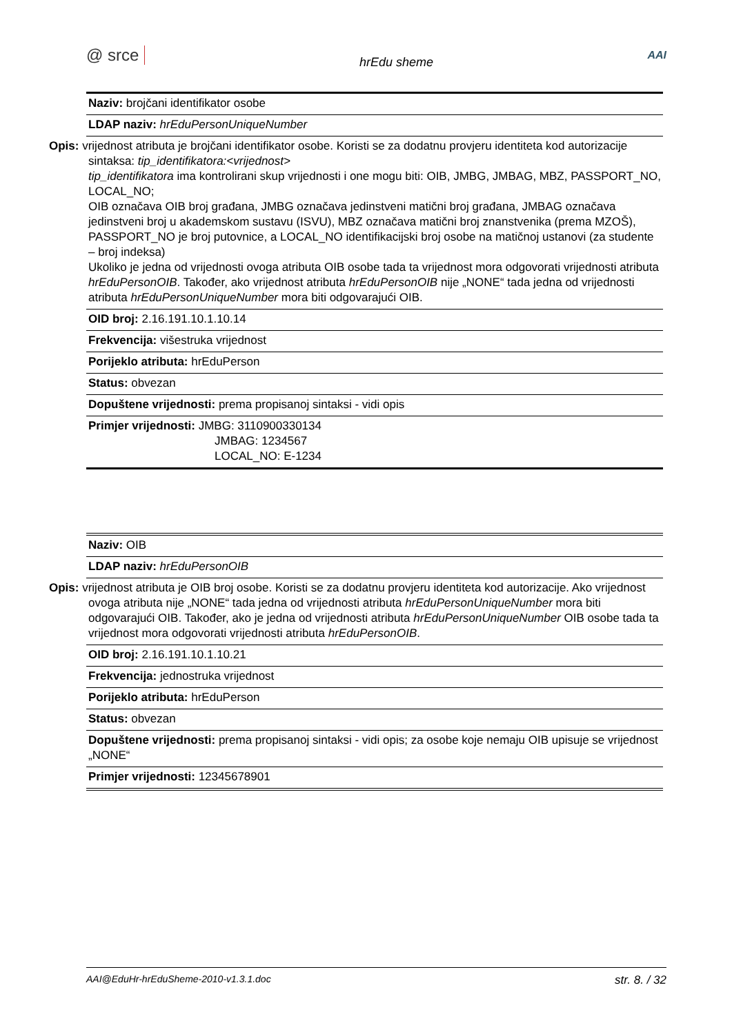@ srce hrEdu sheme AAI
| Naziv: brojčani identifikator osobe |
| LDAP naziv: hrEduPersonUniqueNumber |
| Opis: vrijednost atributa je brojčani identifikator osobe. Koristi se za dodatnu provjeru identiteta kod autorizacije sintaksa: tip_identifikatora:<vrijednost> tip_identifikatora ima kontrolirani skup vrijednosti i one mogu biti: OIB, JMBG, JMBAG, MBZ, PASSPORT_NO, LOCAL_NO; OIB označava OIB broj građana, JMBG označava jedinstveni matični broj građana, JMBAG označava jedinstveni broj u akademskom sustavu (ISVU), MBZ označava matični broj znanstvenika (prema MZOŠ), PASSPORT_NO je broj putovnice, a LOCAL_NO identifikacijski broj osobe na matičnoj ustanovi (za studente – broj indeksa) Ukoliko je jedna od vrijednosti ovoga atributa OIB osobe tada ta vrijednost mora odgovorati vrijednosti atributa hrEduPersonOIB . Također, ako vrijednost atributa hrEduPersonOIB nije „NONE“ tada jedna od vrijednosti atributa hrEduPersonUniqueNumber mora biti odgovarajući OIB. |
| OID broj: 2.16.191.10.1.10.14 |
| Frekvencija: višestruka vrijednost |
| Porijeklo atributa: hrEduPerson |
| Status: obvezan |
| Dopuštene vrijednosti: prema propisanoj sintaksi - vidi opis |
| Primjer vrijednosti: JMBG: 3110900330134 JMBAG: 1234567 LOCAL_NO: E-1234 |
| Naziv: OIB |
| LDAP naziv: hrEduPersonOIB |
| Opis: vrijednost atributa je OIB broj osobe. Koristi se za dodatnu provjeru identiteta kod autorizacije. Ako vrijednost ovoga atributa nije „NONE“ tada jedna od vrijednosti atributa hrEduPersonUniqueNumber mora biti odgovarajući OIB. Također, ako je jedna od vrijednosti atributa hrEduPersonUniqueNumber OIB osobe tada ta vrijednost mora odgovorati vrijednosti atributa hrEduPersonOIB . |
| OID broj: 2.16.191.10.1.10.21 |
| Frekvencija: jednostruka vrijednost |
| Porijeklo atributa: hrEduPerson |
| Status: obvezan |
| Dopuštene vrijednosti: prema propisanoj sintaksi - vidi opis; za osobe koje nemaju OIB upisuje se vrijednost „NONE“ |
| Primjer vrijednosti: 12345678901 |
AAI@EduHr-hrEduSheme-2010-v1.3.1.doc str. 8. / 32